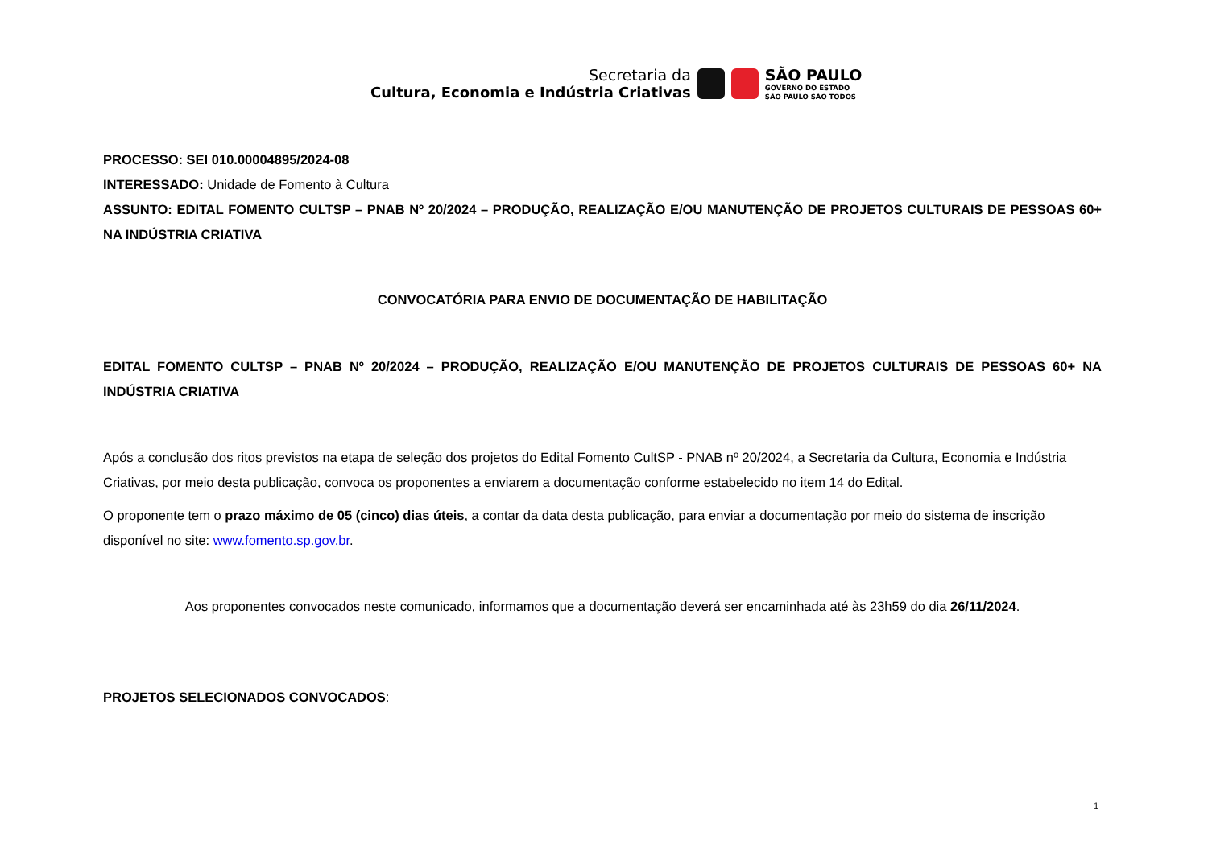Secretaria da
Cultura, Economia e Indústria Criativas
SÃO PAULO
GOVERNO DO ESTADO
SÃO PAULO SÃO TODOS
PROCESSO: SEI 010.00004895/2024-08
INTERESSADO: Unidade de Fomento à Cultura
ASSUNTO: EDITAL FOMENTO CULTSP – PNAB Nº 20/2024 – PRODUÇÃO, REALIZAÇÃO E/OU MANUTENÇÃO DE PROJETOS CULTURAIS DE PESSOAS 60+ NA INDÚSTRIA CRIATIVA
CONVOCATÓRIA PARA ENVIO DE DOCUMENTAÇÃO DE HABILITAÇÃO
EDITAL FOMENTO CULTSP – PNAB Nº 20/2024 – PRODUÇÃO, REALIZAÇÃO E/OU MANUTENÇÃO DE PROJETOS CULTURAIS DE PESSOAS 60+ NA INDÚSTRIA CRIATIVA
Após a conclusão dos ritos previstos na etapa de seleção dos projetos do Edital Fomento CultSP - PNAB nº 20/2024, a Secretaria da Cultura, Economia e Indústria Criativas, por meio desta publicação, convoca os proponentes a enviarem a documentação conforme estabelecido no item 14 do Edital.
O proponente tem o prazo máximo de 05 (cinco) dias úteis, a contar da data desta publicação, para enviar a documentação por meio do sistema de inscrição disponível no site: www.fomento.sp.gov.br.
Aos proponentes convocados neste comunicado, informamos que a documentação deverá ser encaminhada até às 23h59 do dia 26/11/2024.
PROJETOS SELECIONADOS CONVOCADOS:
1